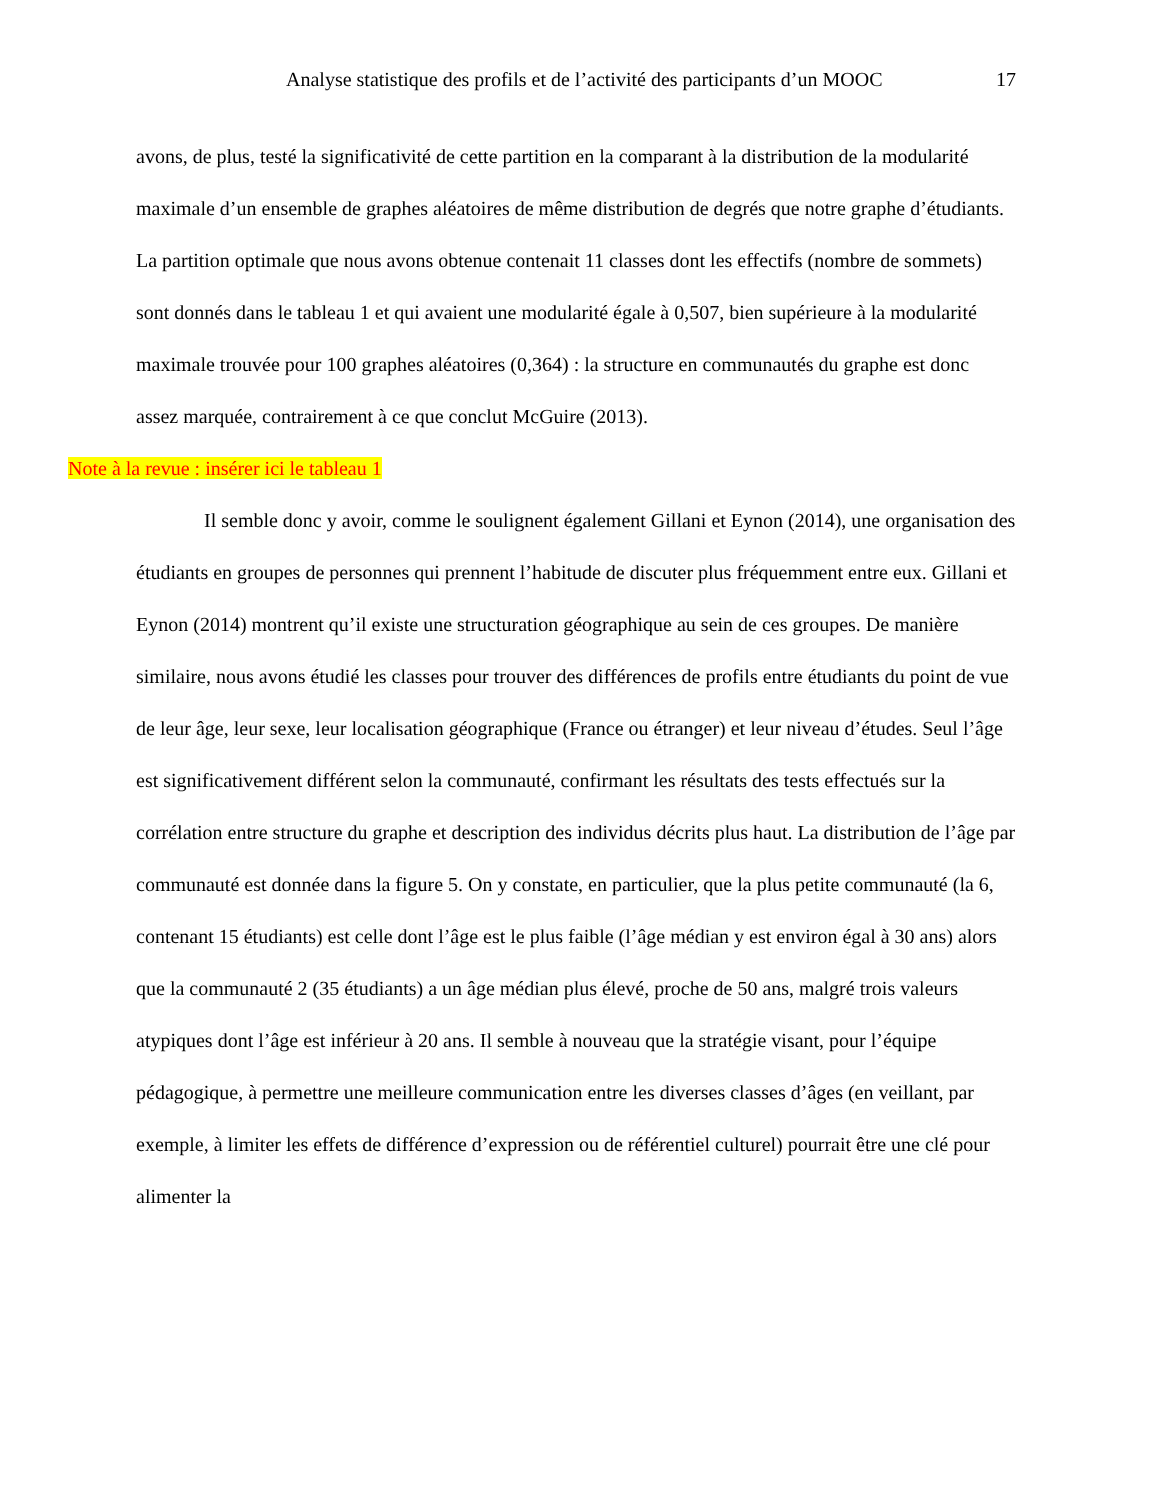Analyse statistique des profils et de l’activité des participants d’un MOOC 17
avons, de plus, testé la significativité de cette partition en la comparant à la distribution de la modularité maximale d’un ensemble de graphes aléatoires de même distribution de degrés que notre graphe d’étudiants. La partition optimale que nous avons obtenue contenait 11 classes dont les effectifs (nombre de sommets) sont donnés dans le tableau 1 et qui avaient une modularité égale à 0,507, bien supérieure à la modularité maximale trouvée pour 100 graphes aléatoires (0,364) : la structure en communautés du graphe est donc assez marquée, contrairement à ce que conclut McGuire (2013).
Note à la revue : insérer ici le tableau 1
Il semble donc y avoir, comme le soulignent également Gillani et Eynon (2014), une organisation des étudiants en groupes de personnes qui prennent l’habitude de discuter plus fréquemment entre eux. Gillani et Eynon (2014) montrent qu’il existe une structuration géographique au sein de ces groupes. De manière similaire, nous avons étudié les classes pour trouver des différences de profils entre étudiants du point de vue de leur âge, leur sexe, leur localisation géographique (France ou étranger) et leur niveau d’études. Seul l’âge est significativement différent selon la communauté, confirmant les résultats des tests effectués sur la corrélation entre structure du graphe et description des individus décrits plus haut. La distribution de l’âge par communauté est donnée dans la figure 5. On y constate, en particulier, que la plus petite communauté (la 6, contenant 15 étudiants) est celle dont l’âge est le plus faible (l’âge médian y est environ égal à 30 ans) alors que la communauté 2 (35 étudiants) a un âge médian plus élevé, proche de 50 ans, malgré trois valeurs atypiques dont l’âge est inférieur à 20 ans. Il semble à nouveau que la stratégie visant, pour l’équipe pédagogique, à permettre une meilleure communication entre les diverses classes d’âges (en veillant, par exemple, à limiter les effets de différence d’expression ou de référentiel culturel) pourrait être une clé pour alimenter la